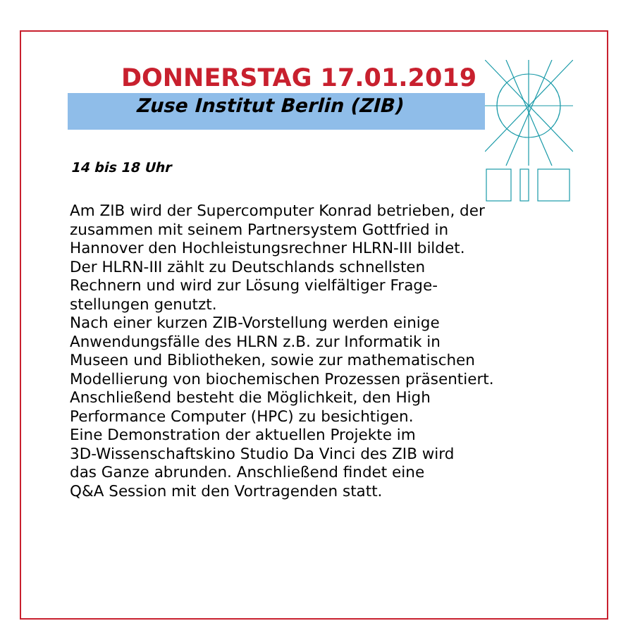DONNERSTAG 17.01.2019
Zuse Institut Berlin (ZIB)
14 bis 18 Uhr
Am ZIB wird der Supercomputer Konrad betrieben, der
zusammen mit seinem Partnersystem Gottfried in
Hannover den Hochleistungsrechner HLRN-III bildet.
Der HLRN-III zählt zu Deutschlands schnellsten
Rechnern und wird zur Lösung vielfältiger Frage-
stellungen genutzt.
Nach einer kurzen ZIB-Vorstellung werden einige
Anwendungsfälle des HLRN z.B. zur Informatik in
Museen und Bibliotheken, sowie zur mathematischen
Modellierung von biochemischen Prozessen präsentiert.
Anschließend besteht die Möglichkeit, den High
Performance Computer (HPC) zu besichtigen.
Eine Demonstration der aktuellen Projekte im
3D-Wissenschaftskino Studio Da Vinci des ZIB wird
das Ganze abrunden. Anschließend findet eine
Q&A Session mit den Vortragenden statt.